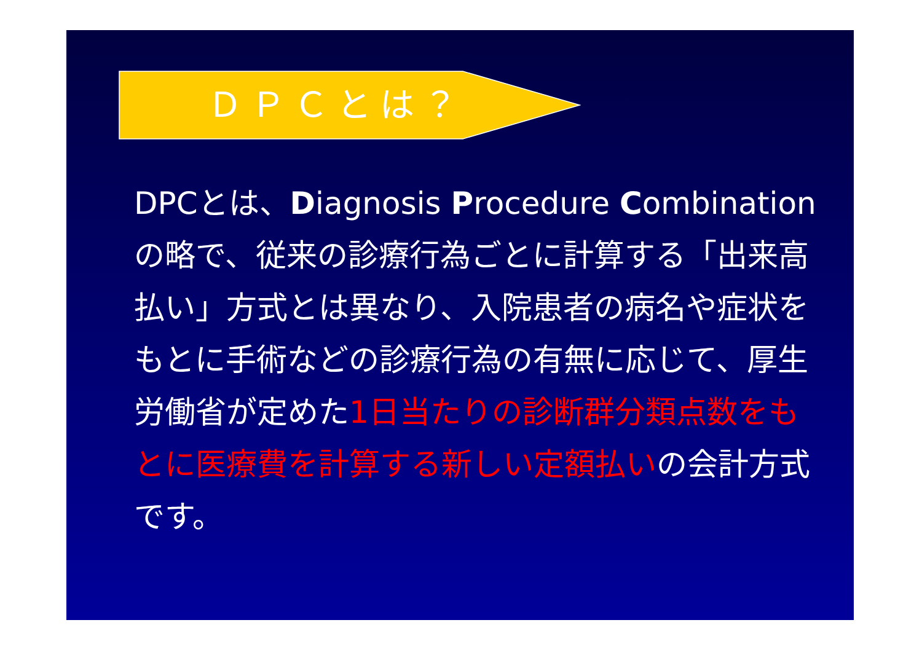ＤＰＣとは？
DPCとは、Diagnosis Procedure Combinationの略で、従来の診療行為ごとに計算する「出来高払い」方式とは異なり、入院患者の病名や症状をもとに手術などの診療行為の有無に応じて、厚生労働省が定めた1日当たりの診断群分類点数をもとに医療費を計算する新しい定額払いの会計方式です。